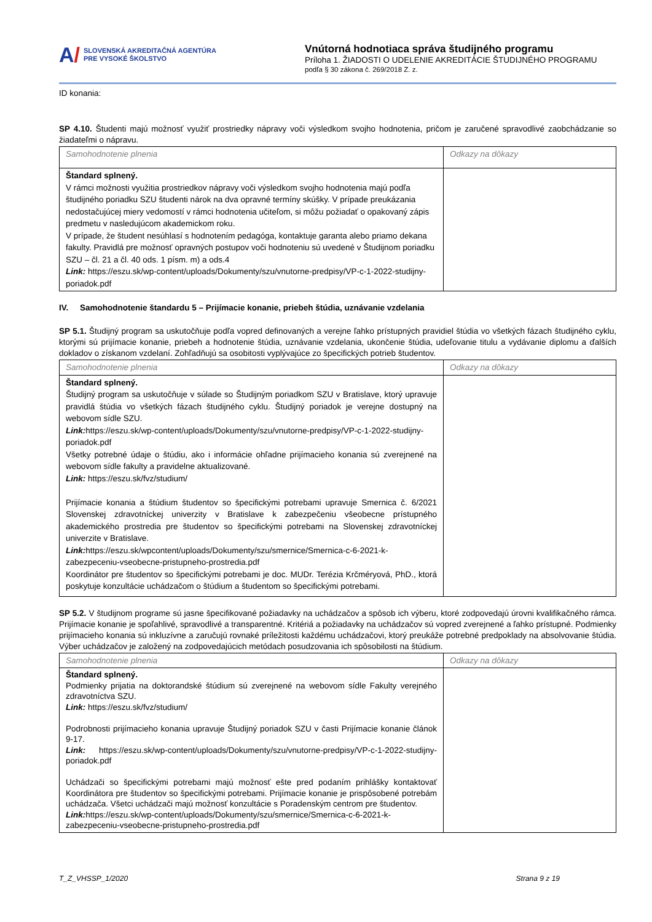A/
SLOVENSKÁ AKREDITAČNÁ AGENTÚRA
PRE VYSOKÉ ŠKOLSTVO
Vnútorná hodnotiaca správa študijného programu
Príloha 1. ŽIADOSTI O UDELENIE AKREDITÁCIE ŠTUDIJNÉHO PROGRAMU
podľa § 30 zákona č. 269/2018 Z. z.
ID konania:
SP 4.10. Študenti majú možnosť využiť prostriedky nápravy voči výsledkom svojho hodnotenia, pričom je zaručené spravodlivé zaobchádzanie so žiadateľmi o nápravu.
| Samohodnotenie plnenia | Odkazy na dôkazy |
| Štandard splnený. V rámci možnosti využitia prostriedkov nápravy voči výsledkom svojho hodnotenia majú podľa študijného poriadku SZU študenti nárok na dva opravné termíny skúšky. V prípade preukázania nedostačujúcej miery vedomostí v rámci hodnotenia učiteľom, si môžu požiadať o opakovaný zápis predmetu v nasledujúcom akademickom roku. V prípade, že študent nesúhlasí s hodnotením pedagóga, kontaktuje garanta alebo priamo dekana fakulty. Pravidlá pre možnosť opravných postupov voči hodnoteniu sú uvedené v Študijnom poriadku SZU – čl. 21 a čl. 40 ods. 1 písm. m) a ods.4 Link: https://eszu.sk/wp-content/uploads/Dokumenty/szu/vnutorne-predpisy/VP-c-1-2022-studijny-poriadok.pdf | |
IV. Samohodnotenie štandardu 5 – Prijímacie konanie, priebeh štúdia, uznávanie vzdelania
SP 5.1. Študijný program sa uskutočňuje podľa vopred definovaných a verejne ľahko prístupných pravidiel štúdia vo všetkých fázach študijného cyklu, ktorými sú prijímacie konanie, priebeh a hodnotenie štúdia, uznávanie vzdelania, ukončenie štúdia, udeľovanie titulu a vydávanie diplomu a ďalších dokladov o získanom vzdelaní. Zohľadňujú sa osobitosti vyplývajúce zo špecifických potrieb študentov.
| Samohodnotenie plnenia | Odkazy na dôkazy |
| Štandard splnený. Študijný program sa uskutočňuje v súlade so Študijným poriadkom SZU v Bratislave, ktorý upravuje pravidlá štúdia vo všetkých fázach študijného cyklu. Študijný poriadok je verejne dostupný na webovom sídle SZU. Link: https://eszu.sk/wp-content/uploads/Dokumenty/szu/vnutorne-predpisy/VP-c-1-2022-studijny-poriadok.pdf Všetky potrebné údaje o štúdiu, ako i informácie ohľadne prijímacieho konania sú zverejnené na webovom sídle fakulty a pravidelne aktualizované. Link: https://eszu.sk/fvz/studium/ Prijímacie konania a štúdium študentov so špecifickými potrebami upravuje Smernica č. 6/2021 Slovenskej zdravotníckej univerzity v Bratislave k zabezpečeniu všeobecne prístupného akademického prostredia pre študentov so špecifickými potrebami na Slovenskej zdravotníckej univerzite v Bratislave. Link: https://eszu.sk/wpcontent/uploads/Dokumenty/szu/smernice/Smernica-c-6-2021-k-zabezpeceniu-vseobecne-pristupneho-prostredia.pdf Koordinátor pre študentov so špecifickými potrebami je doc. MUDr. Terézia Krčméryová, PhD., ktorá poskytuje konzultácie uchádzačom o štúdium a študentom so špecifickými potrebami. | |
SP 5.2. V študijnom programe sú jasne špecifikované požiadavky na uchádzačov a spôsob ich výberu, ktoré zodpovedajú úrovni kvalifikačného rámca. Prijímacie konanie je spoľahlivé, spravodlivé a transparentné. Kritériá a požiadavky na uchádzačov sú vopred zverejnené a ľahko prístupné. Podmienky prijímacieho konania sú inkluzívne a zaručujú rovnaké príležitosti každému uchádzačovi, ktorý preukáže potrebné predpoklady na absolvovanie štúdia. Výber uchádzačov je založený na zodpovedajúcich metódach posudzovania ich spôsobilosti na štúdium.
| Samohodnotenie plnenia | Odkazy na dôkazy |
| Štandard splnený. Podmienky prijatia na doktorandské štúdium sú zverejnené na webovom sídle Fakulty verejného zdravotníctva SZU. Link: https://eszu.sk/fvz/studium/ Podrobnosti prijímacieho konania upravuje Študijný poriadok SZU v časti Prijímacie konanie článok 9-17. Link: https://eszu.sk/wp-content/uploads/Dokumenty/szu/vnutorne-predpisy/VP-c-1-2022-studijny-poriadok.pdf Uchádzači so špecifickými potrebami majú možnosť ešte pred podaním prihlášky kontaktovať Koordinátora pre študentov so špecifickými potrebami. Prijímacie konanie je prispôsobené potrebám uchádzača. Všetci uchádzači majú možnosť konzultácie s Poradenským centrom pre študentov. Link: https://eszu.sk/wp-content/uploads/Dokumenty/szu/smernice/Smernica-c-6-2021-k-zabezpeceniu-vseobecne-pristupneho-prostredia.pdf | |
T_Z_VHSSP_1/2020 Strana 9 z 19